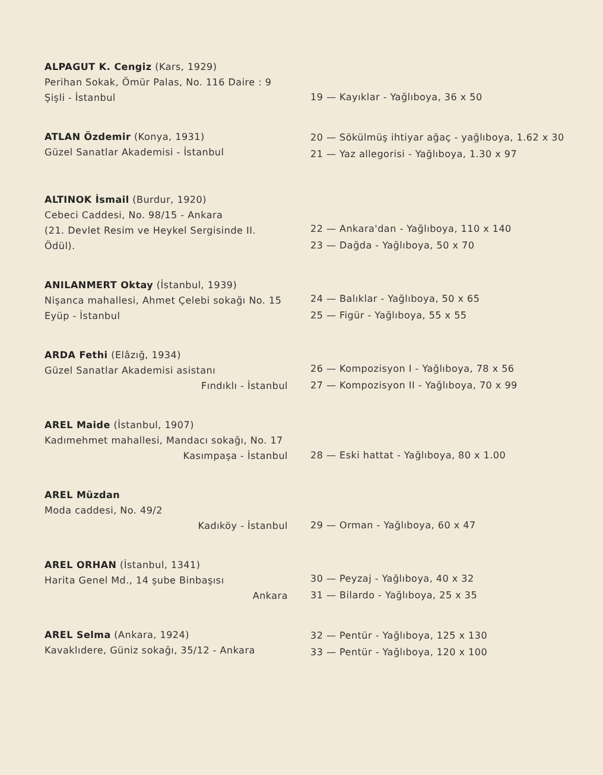ALPAGUT K. Cengiz (Kars, 1929)
Perihan Sokak, Ömür Palas, No. 116 Daire : 9 Şişli - İstanbul
19 — Kayıklar - Yağlıboya, 36 x 50
ATLAN Özdemir (Konya, 1931)
Güzel Sanatlar Akademisi - İstanbul
20 — Sökülmüş ihtiyar ağaç - yağlıboya, 1.62 x 30
21 — Yaz allegorisi - Yağlıboya, 1.30 x 97
ALTINOK İsmail (Burdur, 1920)
Cebeci Caddesi, No. 98/15 - Ankara
(21. Devlet Resim ve Heykel Sergisinde II. Ödül).
22 — Ankara'dan - Yağlıboya, 110 x 140
23 — Dağda - Yağlıboya, 50 x 70
ANILANMERT Oktay (İstanbul, 1939)
Nişanca mahallesi, Ahmet Çelebi sokağı No. 15 Eyüp - İstanbul
24 — Balıklar - Yağlıboya, 50 x 65
25 — Figür - Yağlıboya, 55 x 55
ARDA Fethi (Elâzığ, 1934)
Güzel Sanatlar Akademisi asistanı
Fındıklı - İstanbul
26 — Kompozisyon I - Yağlıboya, 78 x 56
27 — Kompozisyon II - Yağlıboya, 70 x 99
AREL Maide (İstanbul, 1907)
Kadımehmet mahallesi, Mandacı sokağı, No. 17 Kasımpaşa - İstanbul
28 — Eski hattat - Yağlıboya, 80 x 1.00
AREL Müzdan
Moda caddesi, No. 49/2
Kadıköy - İstanbul
29 — Orman - Yağlıboya, 60 x 47
AREL ORHAN (İstanbul, 1341)
Harita Genel Md., 14 şube Binbaşısı
Ankara
30 — Peyzaj - Yağlıboya, 40 x 32
31 — Bilardo - Yağlıboya, 25 x 35
AREL Selma (Ankara, 1924)
Kavaklıdere, Güniz sokağı, 35/12 - Ankara
32 — Pentür - Yağlıboya, 125 x 130
33 — Pentür - Yağlıboya, 120 x 100